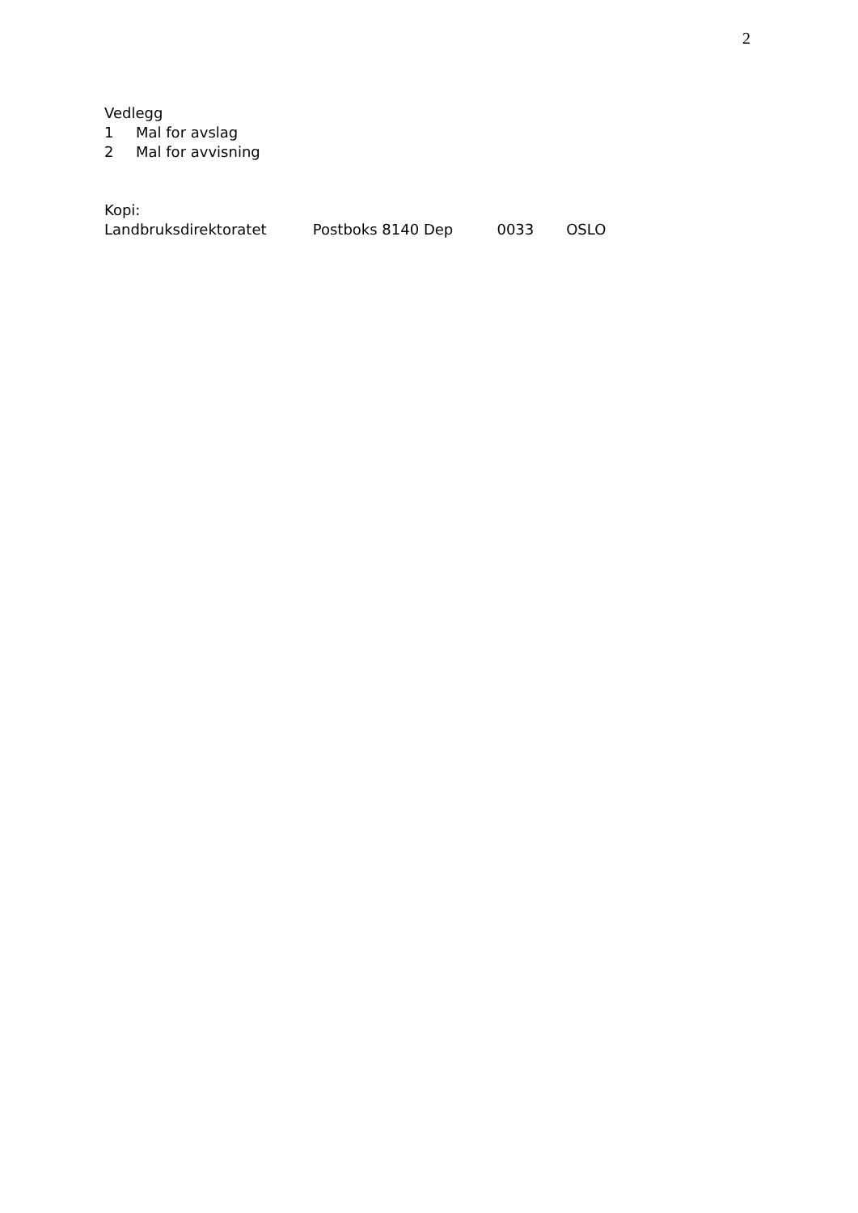2
Vedlegg
1 Mal for avslag
2 Mal for avvisning
Kopi:
Landbruksdirektoratet Postboks 8140 Dep 0033 OSLO